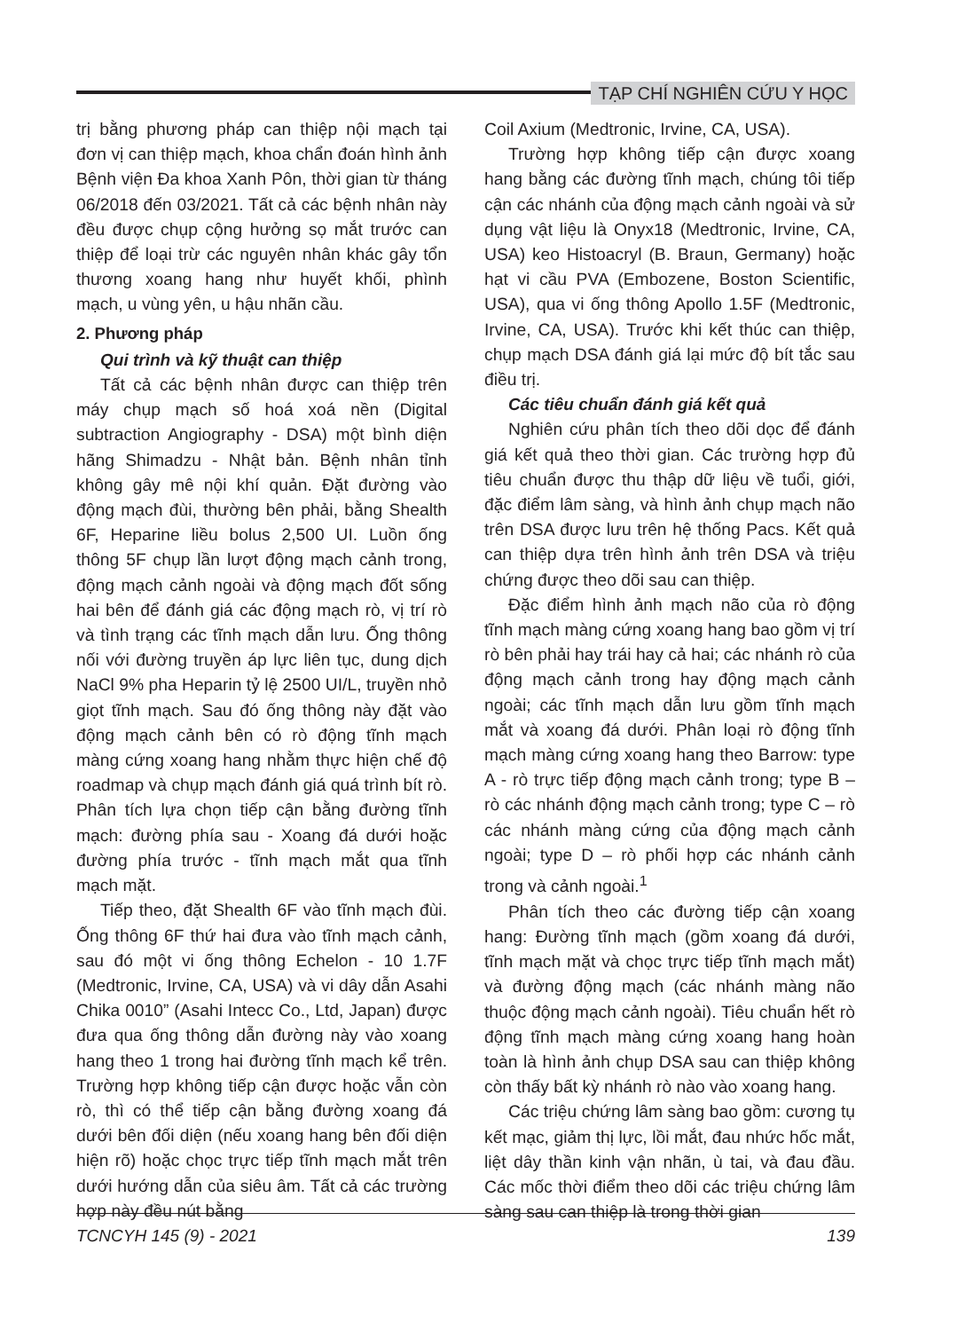TẠP CHÍ NGHIÊN CỨU Y HỌC
trị bằng phương pháp can thiệp nội mạch tại đơn vị can thiệp mạch, khoa chẩn đoán hình ảnh Bệnh viện Đa khoa Xanh Pôn, thời gian từ tháng 06/2018 đến 03/2021. Tất cả các bệnh nhân này đều được chụp cộng hưởng sọ mắt trước can thiệp để loại trừ các nguyên nhân khác gây tổn thương xoang hang như huyết khối, phình mạch, u vùng yên, u hậu nhãn cầu.
2. Phương pháp
Qui trình và kỹ thuật can thiệp
Tất cả các bệnh nhân được can thiệp trên máy chụp mạch số hoá xoá nền (Digital subtraction Angiography - DSA) một bình diện hãng Shimadzu - Nhật bản. Bệnh nhân tỉnh không gây mê nội khí quản. Đặt đường vào động mạch đùi, thường bên phải, bằng Shealth 6F, Heparine liều bolus 2,500 UI. Luồn ống thông 5F chụp lần lượt động mạch cảnh trong, động mạch cảnh ngoài và động mạch đốt sống hai bên để đánh giá các động mạch rò, vị trí rò và tình trạng các tĩnh mạch dẫn lưu. Ống thông nối với đường truyền áp lực liên tục, dung dịch NaCl 9% pha Heparin tỷ lệ 2500 UI/L, truyền nhỏ giọt tĩnh mạch. Sau đó ống thông này đặt vào động mạch cảnh bên có rò động tĩnh mạch màng cứng xoang hang nhằm thực hiện chế độ roadmap và chụp mạch đánh giá quá trình bít rò. Phân tích lựa chọn tiếp cận bằng đường tĩnh mạch: đường phía sau - Xoang đá dưới hoặc đường phía trước - tĩnh mạch mắt qua tĩnh mạch mặt.
Tiếp theo, đặt Shealth 6F vào tĩnh mạch đùi. Ống thông 6F thứ hai đưa vào tĩnh mạch cảnh, sau đó một vi ống thông Echelon - 10 1.7F (Medtronic, Irvine, CA, USA) và vi dây dẫn Asahi Chika 0010” (Asahi Intecc Co., Ltd, Japan) được đưa qua ống thông dẫn đường này vào xoang hang theo 1 trong hai đường tĩnh mạch kể trên. Trường hợp không tiếp cận được hoặc vẫn còn rò, thì có thể tiếp cận bằng đường xoang đá dưới bên đối diện (nếu xoang hang bên đối diện hiện rõ) hoặc chọc trực tiếp tĩnh mạch mắt trên dưới hướng dẫn của siêu âm. Tất cả các trường hợp này đều nút bằng
Coil Axium (Medtronic, Irvine, CA, USA).
Trường hợp không tiếp cận được xoang hang bằng các đường tĩnh mạch, chúng tôi tiếp cận các nhánh của động mạch cảnh ngoài và sử dụng vật liệu là Onyx18 (Medtronic, Irvine, CA, USA) keo Histoacryl (B. Braun, Germany) hoặc hạt vi cầu PVA (Embozene, Boston Scientific, USA), qua vi ống thông Apollo 1.5F (Medtronic, Irvine, CA, USA). Trước khi kết thúc can thiệp, chụp mạch DSA đánh giá lại mức độ bít tắc sau điều trị.
Các tiêu chuẩn đánh giá kết quả
Nghiên cứu phân tích theo dõi dọc để đánh giá kết quả theo thời gian. Các trường hợp đủ tiêu chuẩn được thu thập dữ liệu về tuổi, giới, đặc điểm lâm sàng, và hình ảnh chụp mạch não trên DSA được lưu trên hệ thống Pacs. Kết quả can thiệp dựa trên hình ảnh trên DSA và triệu chứng được theo dõi sau can thiệp.
Đặc điểm hình ảnh mạch não của rò động tĩnh mạch màng cứng xoang hang bao gồm vị trí rò bên phải hay trái hay cả hai; các nhánh rò của động mạch cảnh trong hay động mạch cảnh ngoài; các tĩnh mạch dẫn lưu gồm tĩnh mạch mắt và xoang đá dưới. Phân loại rò động tĩnh mạch màng cứng xoang hang theo Barrow: type A - rò trực tiếp động mạch cảnh trong; type B – rò các nhánh động mạch cảnh trong; type C – rò các nhánh màng cứng của động mạch cảnh ngoài; type D – rò phối hợp các nhánh cảnh trong và cảnh ngoài.<sup>1</sup>
Phân tích theo các đường tiếp cận xoang hang: Đường tĩnh mạch (gồm xoang đá dưới, tĩnh mạch mặt và chọc trực tiếp tĩnh mạch mắt) và đường động mạch (các nhánh màng não thuộc động mạch cảnh ngoài). Tiêu chuẩn hết rò động tĩnh mạch màng cứng xoang hang hoàn toàn là hình ảnh chụp DSA sau can thiệp không còn thấy bất kỳ nhánh rò nào vào xoang hang.
Các triệu chứng lâm sàng bao gồm: cương tụ kết mạc, giảm thị lực, lồi mắt, đau nhức hốc mắt, liệt dây thần kinh vận nhãn, ù tai, và đau đầu. Các mốc thời điểm theo dõi các triệu chứng lâm sàng sau can thiệp là trong thời gian
TCNCYH 145 (9) - 2021 139